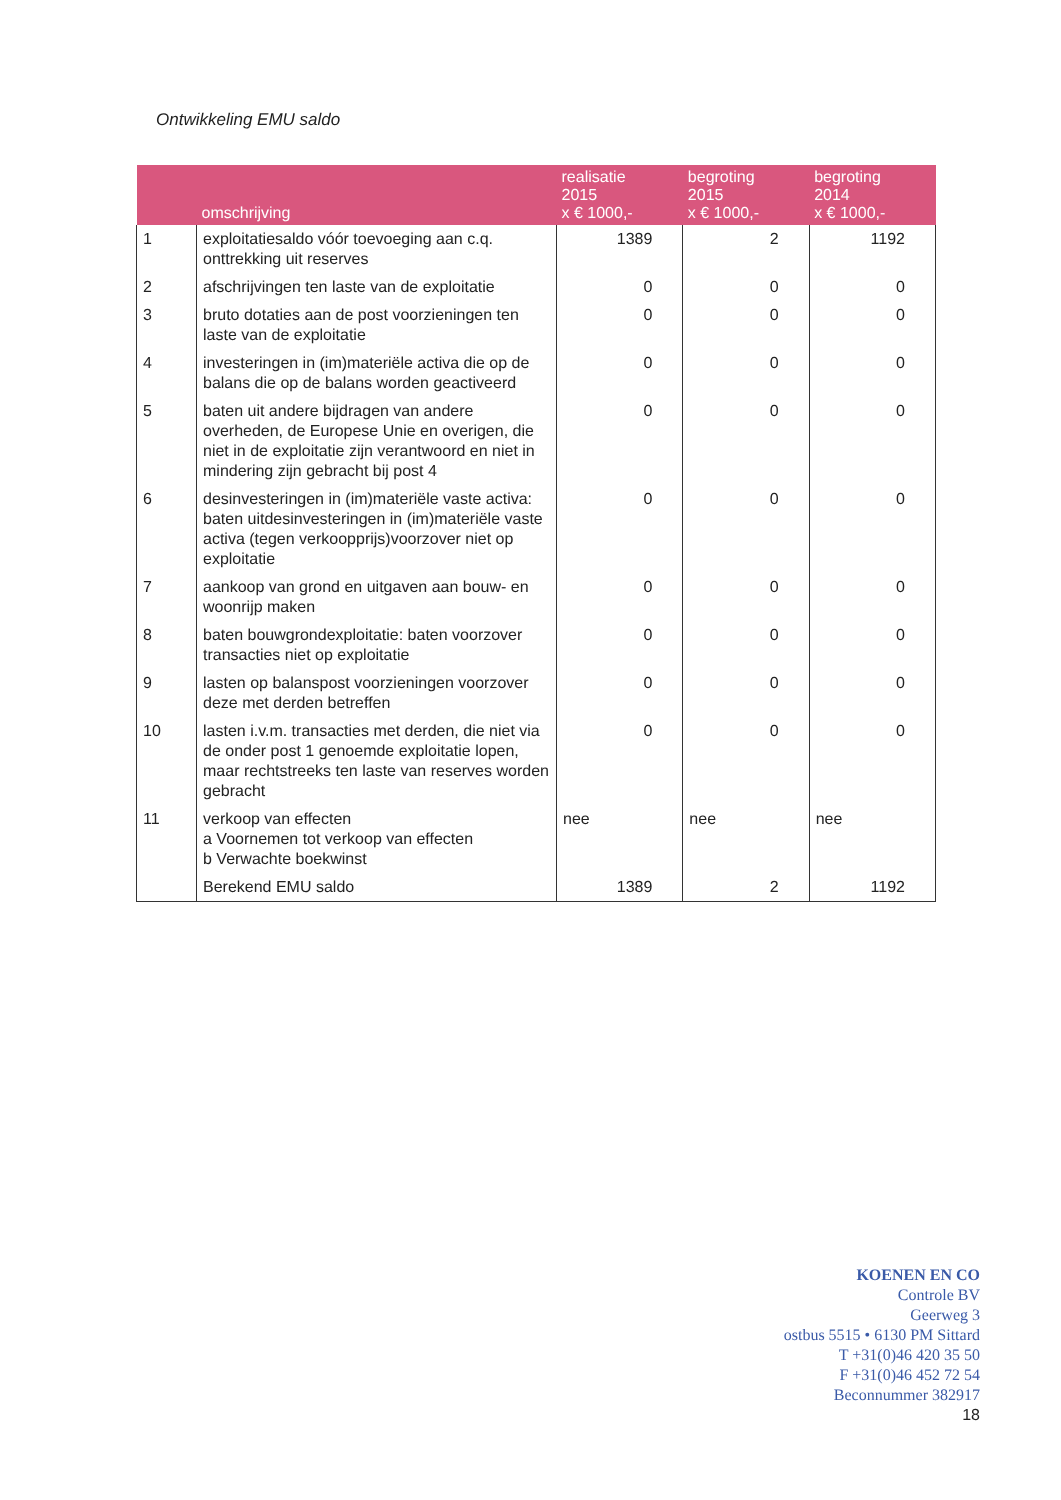Ontwikkeling EMU saldo
| | omschrijving | realisatie 2015 x € 1000,- | begroting 2015 x € 1000,- | begroting 2014 x € 1000,- |
| --- | --- | --- | --- | --- |
| 1 | exploitatiesaldo vóór toevoeging aan c.q. onttrekking uit reserves | 1389 | 2 | 1192 |
| 2 | afschrijvingen ten laste van de exploitatie | 0 | 0 | 0 |
| 3 | bruto dotaties aan de post voorzieningen ten laste van de exploitatie | 0 | 0 | 0 |
| 4 | investeringen in (im)materiële activa die op de balans die op de balans worden geactiveerd | 0 | 0 | 0 |
| 5 | baten uit andere bijdragen van andere overheden, de Europese Unie en overigen, die niet in de exploitatie zijn verantwoord en niet in mindering zijn gebracht bij post 4 | 0 | 0 | 0 |
| 6 | desinvesteringen in (im)materiële vaste activa: baten uitdesinvesteringen in (im)materiële vaste activa (tegen verkoopprijs)voorzover niet op exploitatie | 0 | 0 | 0 |
| 7 | aankoop van grond en uitgaven aan bouw- en woonrijp maken | 0 | 0 | 0 |
| 8 | baten bouwgrondexploitatie: baten voorzover transacties niet op exploitatie | 0 | 0 | 0 |
| 9 | lasten op balanspost voorzieningen voorzover deze met derden betreffen | 0 | 0 | 0 |
| 10 | lasten i.v.m. transacties met derden, die niet via de onder post 1 genoemde exploitatie lopen, maar rechtstreeks ten laste van reserves worden gebracht | 0 | 0 | 0 |
| 11 | verkoop van effecten a Voornemen tot verkoop van effecten b Verwachte boekwinst | nee | nee | nee |
| | Berekend EMU saldo | 1389 | 2 | 1192 |
KOENEN EN CO
Controle BV
Geerweg 3
ostbus 5515 • 6130 PM Sittard
T +31(0)46 420 35 50
F +31(0)46 452 72 54
Beconnummer 382917
18